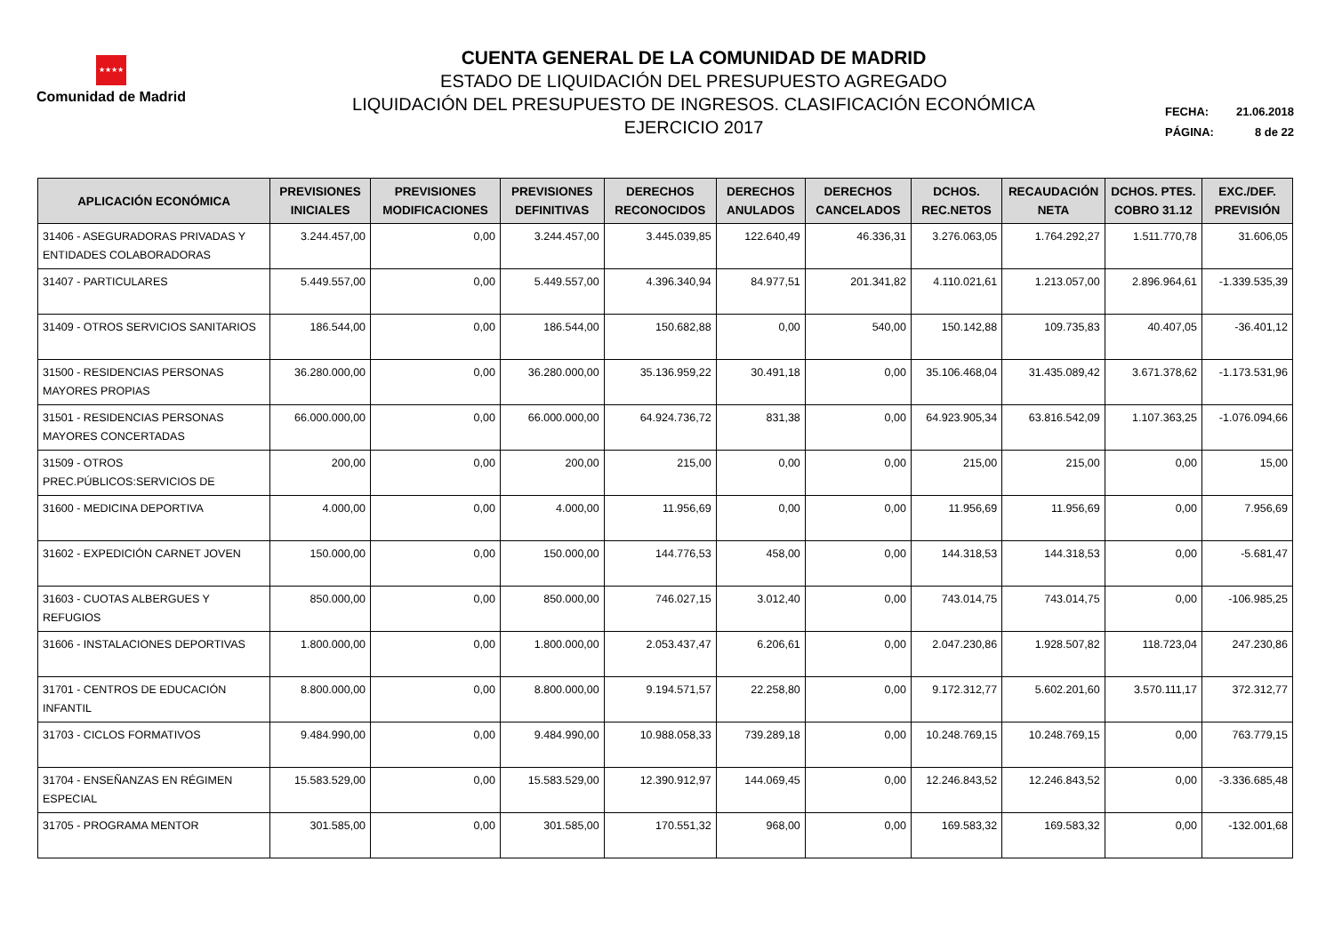★★★★
Comunidad de Madrid
CUENTA GENERAL DE LA COMUNIDAD DE MADRID
ESTADO DE LIQUIDACIÓN DEL PRESUPUESTO AGREGADO
LIQUIDACIÓN DEL PRESUPUESTO DE INGRESOS. CLASIFICACIÓN ECONÓMICA
EJERCICIO 2017
FECHA: 21.06.2018
PÁGINA: 8 de 22
| APLICACIÓN ECONÓMICA | PREVISIONES INICIALES | PREVISIONES MODIFICACIONES | PREVISIONES DEFINITIVAS | DERECHOS RECONOCIDOS | DERECHOS ANULADOS | DERECHOS CANCELADOS | DCHOS. REC.NETOS | RECAUDACIÓN NETA | DCHOS. PTES. COBRO 31.12 | EXC./DEF. PREVISIÓN |
| --- | --- | --- | --- | --- | --- | --- | --- | --- | --- | --- |
| 31406 - ASEGURADORAS PRIVADAS Y ENTIDADES COLABORADORAS | 3.244.457,00 | 0,00 | 3.244.457,00 | 3.445.039,85 | 122.640,49 | 46.336,31 | 3.276.063,05 | 1.764.292,27 | 1.511.770,78 | 31.606,05 |
| 31407 - PARTICULARES | 5.449.557,00 | 0,00 | 5.449.557,00 | 4.396.340,94 | 84.977,51 | 201.341,82 | 4.110.021,61 | 1.213.057,00 | 2.896.964,61 | -1.339.535,39 |
| 31409 - OTROS SERVICIOS SANITARIOS | 186.544,00 | 0,00 | 186.544,00 | 150.682,88 | 0,00 | 540,00 | 150.142,88 | 109.735,83 | 40.407,05 | -36.401,12 |
| 31500 - RESIDENCIAS PERSONAS MAYORES PROPIAS | 36.280.000,00 | 0,00 | 36.280.000,00 | 35.136.959,22 | 30.491,18 | 0,00 | 35.106.468,04 | 31.435.089,42 | 3.671.378,62 | -1.173.531,96 |
| 31501 - RESIDENCIAS PERSONAS MAYORES CONCERTADAS | 66.000.000,00 | 0,00 | 66.000.000,00 | 64.924.736,72 | 831,38 | 0,00 | 64.923.905,34 | 63.816.542,09 | 1.107.363,25 | -1.076.094,66 |
| 31509 - OTROS PREC.PÚBLICOS:SERVICIOS DE | 200,00 | 0,00 | 200,00 | 215,00 | 0,00 | 0,00 | 215,00 | 215,00 | 0,00 | 15,00 |
| 31600 - MEDICINA DEPORTIVA | 4.000,00 | 0,00 | 4.000,00 | 11.956,69 | 0,00 | 0,00 | 11.956,69 | 11.956,69 | 0,00 | 7.956,69 |
| 31602 - EXPEDICIÓN CARNET JOVEN | 150.000,00 | 0,00 | 150.000,00 | 144.776,53 | 458,00 | 0,00 | 144.318,53 | 144.318,53 | 0,00 | -5.681,47 |
| 31603 - CUOTAS ALBERGUES Y REFUGIOS | 850.000,00 | 0,00 | 850.000,00 | 746.027,15 | 3.012,40 | 0,00 | 743.014,75 | 743.014,75 | 0,00 | -106.985,25 |
| 31606 - INSTALACIONES DEPORTIVAS | 1.800.000,00 | 0,00 | 1.800.000,00 | 2.053.437,47 | 6.206,61 | 0,00 | 2.047.230,86 | 1.928.507,82 | 118.723,04 | 247.230,86 |
| 31701 - CENTROS DE EDUCACIÓN INFANTIL | 8.800.000,00 | 0,00 | 8.800.000,00 | 9.194.571,57 | 22.258,80 | 0,00 | 9.172.312,77 | 5.602.201,60 | 3.570.111,17 | 372.312,77 |
| 31703 - CICLOS FORMATIVOS | 9.484.990,00 | 0,00 | 9.484.990,00 | 10.988.058,33 | 739.289,18 | 0,00 | 10.248.769,15 | 10.248.769,15 | 0,00 | 763.779,15 |
| 31704 - ENSEÑANZAS EN RÉGIMEN ESPECIAL | 15.583.529,00 | 0,00 | 15.583.529,00 | 12.390.912,97 | 144.069,45 | 0,00 | 12.246.843,52 | 12.246.843,52 | 0,00 | -3.336.685,48 |
| 31705 - PROGRAMA MENTOR | 301.585,00 | 0,00 | 301.585,00 | 170.551,32 | 968,00 | 0,00 | 169.583,32 | 169.583,32 | 0,00 | -132.001,68 |